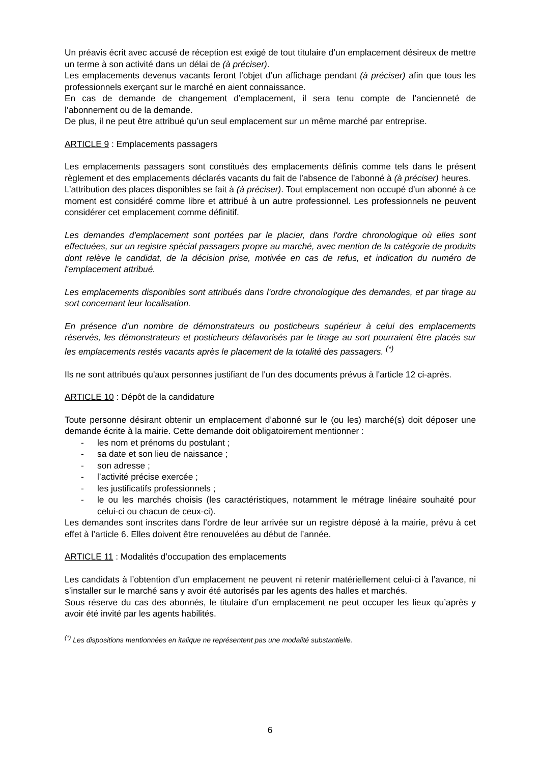Un préavis écrit avec accusé de réception est exigé de tout titulaire d’un emplacement désireux de mettre un terme à son activité dans un délai de (à préciser).
Les emplacements devenus vacants feront l’objet d’un affichage pendant (à préciser) afin que tous les professionnels exerçant sur le marché en aient connaissance.
En cas de demande de changement d’emplacement, il sera tenu compte de l’ancienneté de l’abonnement ou de la demande.
De plus, il ne peut être attribué qu’un seul emplacement sur un même marché par entreprise.
ARTICLE 9 : Emplacements passagers
Les emplacements passagers sont constitués des emplacements définis comme tels dans le présent règlement et des emplacements déclarés vacants du fait de l’absence de l’abonné à (à préciser) heures.
L’attribution des places disponibles se fait à (à préciser). Tout emplacement non occupé d’un abonné à ce moment est considéré comme libre et attribué à un autre professionnel. Les professionnels ne peuvent considérer cet emplacement comme définitif.
Les demandes d'emplacement sont portées par le placier, dans l'ordre chronologique où elles sont effectuées, sur un registre spécial passagers propre au marché, avec mention de la catégorie de produits dont relève le candidat, de la décision prise, motivée en cas de refus, et indication du numéro de l'emplacement attribué.
Les emplacements disponibles sont attribués dans l'ordre chronologique des demandes, et par tirage au sort concernant leur localisation.
En présence d’un nombre de démonstrateurs ou posticheurs supérieur à celui des emplacements réservés, les démonstrateurs et posticheurs défavorisés par le tirage au sort pourraient être placés sur les emplacements restés vacants après le placement de la totalité des passagers. <sup>(*)</sup>
Ils ne sont attribués qu'aux personnes justifiant de l'un des documents prévus à l'article 12 ci-après.
ARTICLE 10 : Dépôt de la candidature
Toute personne désirant obtenir un emplacement d’abonné sur le (ou les) marché(s) doit déposer une demande écrite à la mairie. Cette demande doit obligatoirement mentionner :
- les nom et prénoms du postulant ;
- sa date et son lieu de naissance ;
- son adresse ;
- l’activité précise exercée ;
- les justificatifs professionnels ;
- le ou les marchés choisis (les caractéristiques, notamment le métrage linéaire souhaité pour celui-ci ou chacun de ceux-ci).
Les demandes sont inscrites dans l’ordre de leur arrivée sur un registre déposé à la mairie, prévu à cet effet à l’article 6. Elles doivent être renouvelées au début de l’année.
ARTICLE 11 : Modalités d’occupation des emplacements
Les candidats à l’obtention d’un emplacement ne peuvent ni retenir matériellement celui-ci à l’avance, ni s’installer sur le marché sans y avoir été autorisés par les agents des halles et marchés.
Sous réserve du cas des abonnés, le titulaire d’un emplacement ne peut occuper les lieux qu’après y avoir été invité par les agents habilités.
<sup>(*)</sup> Les dispositions mentionnées en italique ne représentent pas une modalité substantielle.
6